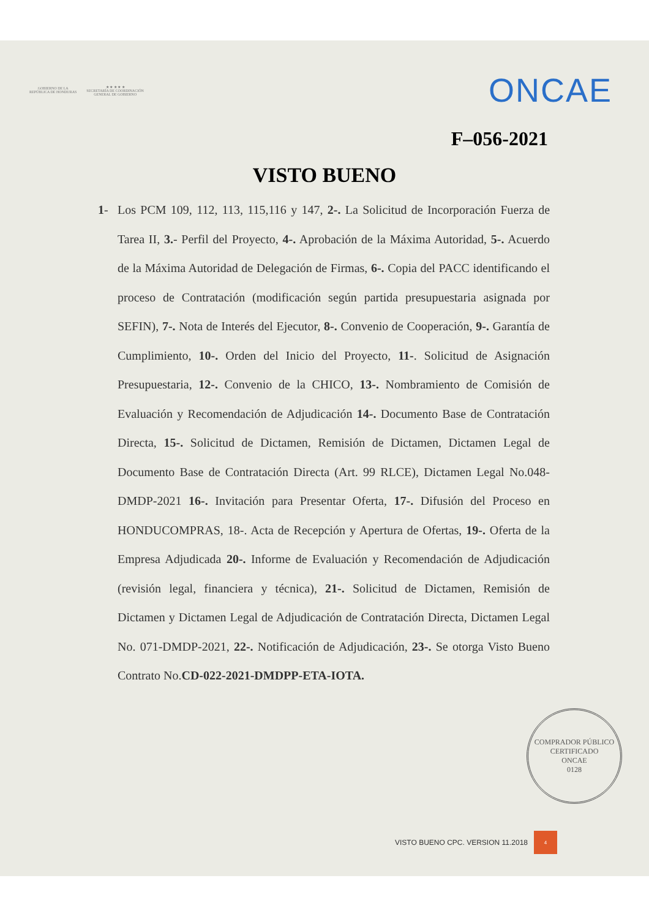GOBIERNO DE LA
REPÚBLICA DE HONDURAS
★ ★ ★ ★ ★
SECRETARÍA DE COORDINACIÓN
GENERAL DE GOBIERNO
ONCAE
F–056-2021
VISTO BUENO
1- Los PCM 109, 112, 113, 115,116 y 147, 2-. La Solicitud de Incorporación Fuerza de Tarea II, 3.- Perfil del Proyecto, 4-. Aprobación de la Máxima Autoridad, 5-. Acuerdo de la Máxima Autoridad de Delegación de Firmas, 6-. Copia del PACC identificando el proceso de Contratación (modificación según partida presupuestaria asignada por SEFIN), 7-. Nota de Interés del Ejecutor, 8-. Convenio de Cooperación, 9-. Garantía de Cumplimiento, 10-. Orden del Inicio del Proyecto, 11-. Solicitud de Asignación Presupuestaria, 12-. Convenio de la CHICO, 13-. Nombramiento de Comisión de Evaluación y Recomendación de Adjudicación 14-. Documento Base de Contratación Directa, 15-. Solicitud de Dictamen, Remisión de Dictamen, Dictamen Legal de Documento Base de Contratación Directa (Art. 99 RLCE), Dictamen Legal No.048-DMDP-2021 16-. Invitación para Presentar Oferta, 17-. Difusión del Proceso en HONDUCOMPRAS, 18-. Acta de Recepción y Apertura de Ofertas, 19-. Oferta de la Empresa Adjudicada 20-. Informe de Evaluación y Recomendación de Adjudicación (revisión legal, financiera y técnica), 21-. Solicitud de Dictamen, Remisión de Dictamen y Dictamen Legal de Adjudicación de Contratación Directa, Dictamen Legal No. 071-DMDP-2021, 22-. Notificación de Adjudicación, 23-. Se otorga Visto Bueno Contrato No.CD-022-2021-DMDPP-ETA-IOTA.
COMPRADOR PÚBLICO CERTIFICADO
ONCAE
0128
VISTO BUENO CPC. VERSION 11.2018 4